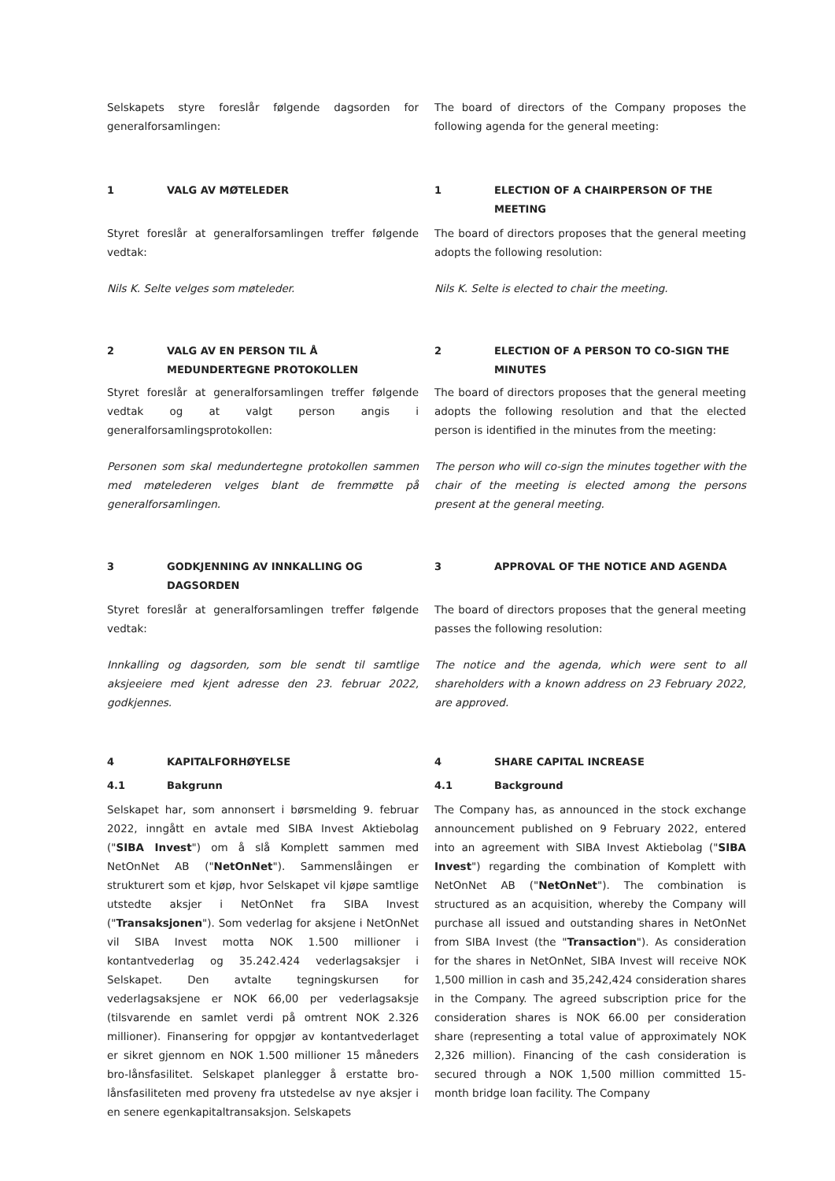Selskapets styre foreslår følgende dagsorden for generalforsamlingen:
The board of directors of the Company proposes the following agenda for the general meeting:
1 VALG AV MØTELEDER 1 ELECTION OF A CHAIRPERSON OF THE MEETING
Styret foreslår at generalforsamlingen treffer følgende vedtak:
The board of directors proposes that the general meeting adopts the following resolution:
Nils K. Selte velges som møteleder. Nils K. Selte is elected to chair the meeting.
2 VALG AV EN PERSON TIL Å MEDUNDERTEGNE PROTOKOLLEN
2 ELECTION OF A PERSON TO CO-SIGN THE MINUTES
Styret foreslår at generalforsamlingen treffer følgende vedtak og at valgt person angis i generalforsamlingsprotokollen:
The board of directors proposes that the general meeting adopts the following resolution and that the elected person is identified in the minutes from the meeting:
Personen som skal medundertegne protokollen sammen med møtelederen velges blant de fremmøtte på generalforsamlingen.
The person who will co-sign the minutes together with the chair of the meeting is elected among the persons present at the general meeting.
3 GODKJENNING AV INNKALLING OG DAGSORDEN 3 APPROVAL OF THE NOTICE AND AGENDA
Styret foreslår at generalforsamlingen treffer følgende vedtak:
The board of directors proposes that the general meeting passes the following resolution:
Innkalling og dagsorden, som ble sendt til samtlige aksjeeiere med kjent adresse den 23. februar 2022, godkjennes.
The notice and the agenda, which were sent to all shareholders with a known address on 23 February 2022, are approved.
4 KAPITALFORHØYELSE 4 SHARE CAPITAL INCREASE
4.1 Bakgrunn 4.1 Background
Selskapet har, som annonsert i børsmelding 9. februar 2022, inngått en avtale med SIBA Invest Aktiebolag ("SIBA Invest") om å slå Komplett sammen med NetOnNet AB ("NetOnNet"). Sammenslåingen er strukturert som et kjøp, hvor Selskapet vil kjøpe samtlige utstedte aksjer i NetOnNet fra SIBA Invest ("Transaksjonen"). Som vederlag for aksjene i NetOnNet vil SIBA Invest motta NOK 1.500 millioner i kontantvederlag og 35.242.424 vederlagsaksjer i Selskapet. Den avtalte tegningskursen for vederlagsaksjene er NOK 66,00 per vederlagsaksje (tilsvarende en samlet verdi på omtrent NOK 2.326 millioner). Finansering for oppgjør av kontantvederlaget er sikret gjennom en NOK 1.500 millioner 15 måneders bro-lånsfasilitet. Selskapet planlegger å erstatte bro-lånsfasiliteten med proveny fra utstedelse av nye aksjer i en senere egenkapitaltransaksjon. Selskapets
The Company has, as announced in the stock exchange announcement published on 9 February 2022, entered into an agreement with SIBA Invest Aktiebolag ("SIBA Invest") regarding the combination of Komplett with NetOnNet AB ("NetOnNet"). The combination is structured as an acquisition, whereby the Company will purchase all issued and outstanding shares in NetOnNet from SIBA Invest (the "Transaction"). As consideration for the shares in NetOnNet, SIBA Invest will receive NOK 1,500 million in cash and 35,242,424 consideration shares in the Company. The agreed subscription price for the consideration shares is NOK 66.00 per consideration share (representing a total value of approximately NOK 2,326 million). Financing of the cash consideration is secured through a NOK 1,500 million committed 15-month bridge loan facility. The Company